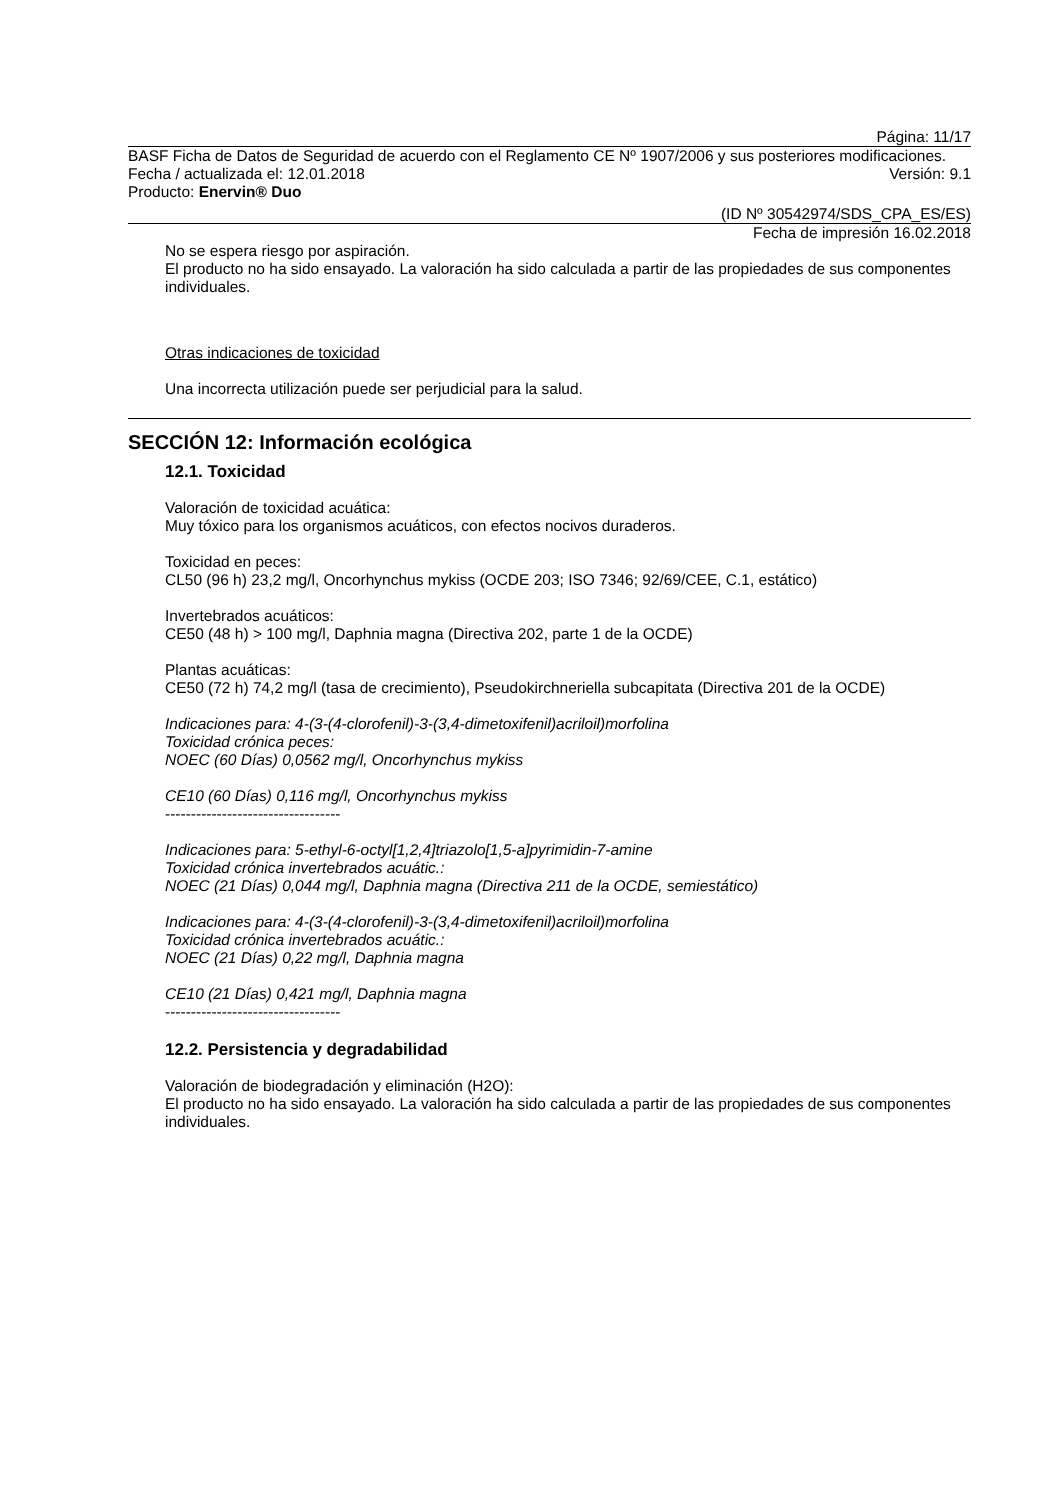Página: 11/17
BASF Ficha de Datos de Seguridad de acuerdo con el Reglamento CE Nº 1907/2006 y sus posteriores modificaciones.
Fecha / actualizada el: 12.01.2018 Versión: 9.1
Producto: Enervin® Duo
(ID Nº 30542974/SDS_CPA_ES/ES)
Fecha de impresión 16.02.2018
No se espera riesgo por aspiración.
El producto no ha sido ensayado. La valoración ha sido calculada a partir de las propiedades de sus componentes individuales.
Otras indicaciones de toxicidad
Una incorrecta utilización puede ser perjudicial para la salud.
SECCIÓN 12: Información ecológica
12.1. Toxicidad
Valoración de toxicidad acuática:
Muy tóxico para los organismos acuáticos, con efectos nocivos duraderos.
Toxicidad en peces:
CL50 (96 h) 23,2 mg/l, Oncorhynchus mykiss (OCDE 203; ISO 7346; 92/69/CEE, C.1, estático)
Invertebrados acuáticos:
CE50 (48 h) > 100 mg/l, Daphnia magna (Directiva 202, parte 1 de la OCDE)
Plantas acuáticas:
CE50 (72 h) 74,2 mg/l (tasa de crecimiento), Pseudokirchneriella subcapitata (Directiva 201 de la OCDE)
Indicaciones para: 4-(3-(4-clorofenil)-3-(3,4-dimetoxifenil)acriloil)morfolina
Toxicidad crónica peces:
NOEC (60 Días) 0,0562 mg/l, Oncorhynchus mykiss
CE10 (60 Días) 0,116 mg/l, Oncorhynchus mykiss
----------------------------------
Indicaciones para: 5-ethyl-6-octyl[1,2,4]triazolo[1,5-a]pyrimidin-7-amine
Toxicidad crónica invertebrados acuátic.:
NOEC (21 Días) 0,044 mg/l, Daphnia magna (Directiva 211 de la OCDE, semiestático)
Indicaciones para: 4-(3-(4-clorofenil)-3-(3,4-dimetoxifenil)acriloil)morfolina
Toxicidad crónica invertebrados acuátic.:
NOEC (21 Días) 0,22 mg/l, Daphnia magna
CE10 (21 Días) 0,421 mg/l, Daphnia magna
----------------------------------
12.2. Persistencia y degradabilidad
Valoración de biodegradación y eliminación (H2O):
El producto no ha sido ensayado. La valoración ha sido calculada a partir de las propiedades de sus componentes individuales.